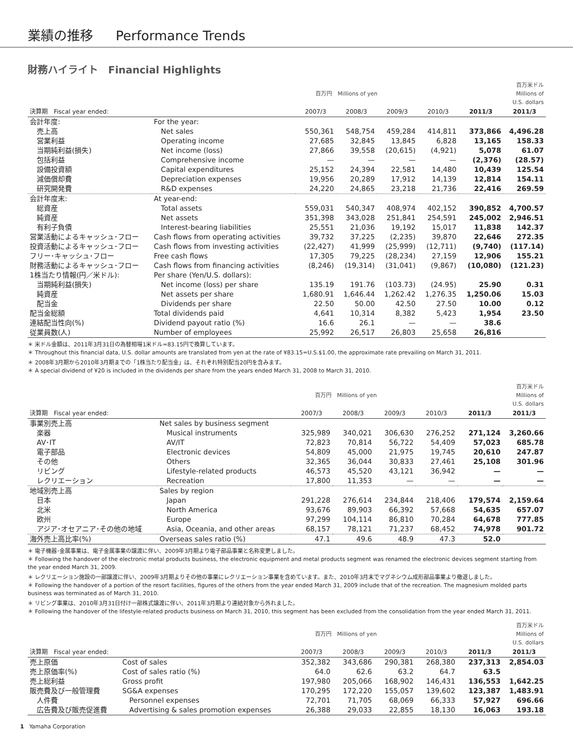業績の推移 Performance Trends
財務ハイライト　Financial Highlights
| | | 百万円 Millions of yen | | | | | 百万米ドル Millions of U.S. dollars |
| --- | --- | --- | --- | --- | --- | --- | --- |
| 決算期 Fiscal year ended: | | 2007/3 | 2008/3 | 2009/3 | 2010/3 | 2011/3 | 2011/3 |
| 会計年度: | For the year: | | | | | | |
| 売上高 | Net sales | 550,361 | 548,754 | 459,284 | 414,811 | 373,866 | 4,496.28 |
| 営業利益 | Operating income | 27,685 | 32,845 | 13,845 | 6,828 | 13,165 | 158.33 |
| 当期純利益(損失) | Net income (loss) | 27,866 | 39,558 | (20,615) | (4,921) | 5,078 | 61.07 |
| 包括利益 | Comprehensive income | — | — | — | — | (2,376) | (28.57) |
| 設備投資額 | Capital expenditures | 25,152 | 24,394 | 22,581 | 14,480 | 10,439 | 125.54 |
| 減価償却費 | Depreciation expenses | 19,956 | 20,289 | 17,912 | 14,139 | 12,814 | 154.11 |
| 研究開発費 | R&D expenses | 24,220 | 24,865 | 23,218 | 21,736 | 22,416 | 269.59 |
| 会計年度末: | At year-end: | | | | | | |
| 総資産 | Total assets | 559,031 | 540,347 | 408,974 | 402,152 | 390,852 | 4,700.57 |
| 純資産 | Net assets | 351,398 | 343,028 | 251,841 | 254,591 | 245,002 | 2,946.51 |
| 有利子負債 | Interest-bearing liabilities | 25,551 | 21,036 | 19,192 | 15,017 | 11,838 | 142.37 |
| 営業活動によるキャッシュ･フロー | Cash flows from operating activities | 39,732 | 37,225 | (2,235) | 39,870 | 22,646 | 272.35 |
| 投資活動によるキャッシュ･フロー | Cash flows from investing activities | (22,427) | 41,999 | (25,999) | (12,711) | (9,740) | (117.14) |
| フリー･キャッシュ･フロー | Free cash flows | 17,305 | 79,225 | (28,234) | 27,159 | 12,906 | 155.21 |
| 財務活動によるキャッシュ･フロー | Cash flows from financing activities | (8,246) | (19,314) | (31,041) | (9,867) | (10,080) | (121.23) |
| 1株当たり情報(円／米ドル): | Per share (Yen/U.S. dollars): | | | | | | |
| 当期純利益(損失) | Net income (loss) per share | 135.19 | 191.76 | (103.73) | (24.95) | 25.90 | 0.31 |
| 純資産 | Net assets per share | 1,680.91 | 1,646.44 | 1,262.42 | 1,276.35 | 1,250.06 | 15.03 |
| 配当金 | Dividends per share | 22.50 | 50.00 | 42.50 | 27.50 | 10.00 | 0.12 |
| 配当金総額 | Total dividends paid | 4,641 | 10,314 | 8,382 | 5,423 | 1,954 | 23.50 |
| 連結配当性向(%) | Dividend payout ratio (%) | 16.6 | 26.1 | — | — | 38.6 | |
| 従業員数(人) | Number of employees | 25,992 | 26,517 | 26,803 | 25,658 | 26,816 | |
＊ 米ドル金額は、2011年3月31日の為替相場1米ドル=83.15円で換算しています。
＊ Throughout this financial data, U.S. dollar amounts are translated from yen at the rate of ¥83.15=U.S.$1.00, the approximate rate prevailing on March 31, 2011.
＊ 2008年3月期から2010年3月期までの「1株当たり配当金」は、それぞれ特別配当20円を含みます。
＊ A special dividend of ¥20 is included in the dividends per share from the years ended March 31, 2008 to March 31, 2010.
| | | 百万円 Millions of yen | | | | | 百万米ドル Millions of U.S. dollars |
| --- | --- | --- | --- | --- | --- | --- | --- |
| 決算期 Fiscal year ended: | | 2007/3 | 2008/3 | 2009/3 | 2010/3 | 2011/3 | 2011/3 |
| 事業別売上高 | Net sales by business segment | | | | | | |
| 楽器 | Musical instruments | 325,989 | 340,021 | 306,630 | 276,252 | 271,124 | 3,260.66 |
| AV･IT | AV/IT | 72,823 | 70,814 | 56,722 | 54,409 | 57,023 | 685.78 |
| 電子部品 | Electronic devices | 54,809 | 45,000 | 21,975 | 19,745 | 20,610 | 247.87 |
| その他 | Others | 32,365 | 36,044 | 30,833 | 27,461 | 25,108 | 301.96 |
| リビング | Lifestyle-related products | 46,573 | 45,520 | 43,121 | 36,942 | — | — |
| レクリエーション | Recreation | 17,800 | 11,353 | — | — | — | — |
| 地域別売上高 | Sales by region | | | | | | |
| 日本 | Japan | 291,228 | 276,614 | 234,844 | 218,406 | 179,574 | 2,159.64 |
| 北米 | North America | 93,676 | 89,903 | 66,392 | 57,668 | 54,635 | 657.07 |
| 欧州 | Europe | 97,299 | 104,114 | 86,810 | 70,284 | 64,678 | 777.85 |
| アジア･オセアニア･その他の地域 | Asia, Oceania, and other areas | 68,157 | 78,121 | 71,237 | 68,452 | 74,978 | 901.72 |
| 海外売上高比率(%) | Overseas sales ratio (%) | 47.1 | 49.6 | 48.9 | 47.3 | 52.0 | |
＊ 電子機器･金属事業は、電子金属事業の譲渡に伴い、2009年3月期より電子部品事業と名称変更しました。
＊ Following the handover of the electronic metal products business, the electronic equipment and metal products segment was renamed the electronic devices segment starting from the year ended March 31, 2009.
＊ レクリエーション施設の一部譲渡に伴い、2009年3月期よりその他の事業にレクリエーション事業を含めています。また、2010年3月末でマグネシウム成形部品事業より撤退しました。
＊ Following the handover of a portion of the resort facilities, figures of the others from the year ended March 31, 2009 include that of the recreation. The magnesium molded parts business was terminated as of March 31, 2010.
＊ リビング事業は、2010年3月31日付け一部株式譲渡に伴い、2011年3月期より連結対象から外れました。
＊ Following the handover of the lifestyle-related products business on March 31, 2010, this segment has been excluded from the consolidation from the year ended March 31, 2011.
| | | 百万円 Millions of yen | | | | | 百万米ドル Millions of U.S. dollars |
| --- | --- | --- | --- | --- | --- | --- | --- |
| 決算期 Fiscal year ended: | | 2007/3 | 2008/3 | 2009/3 | 2010/3 | 2011/3 | 2011/3 |
| 売上原価 | Cost of sales | 352,382 | 343,686 | 290,381 | 268,380 | 237,313 | 2,854.03 |
| 売上原価率(%) | Cost of sales ratio (%) | 64.0 | 62.6 | 63.2 | 64.7 | 63.5 | |
| 売上総利益 | Gross profit | 197,980 | 205,066 | 168,902 | 146,431 | 136,553 | 1,642.25 |
| 販売費及び一般管理費 | SG&A expenses | 170,295 | 172,220 | 155,057 | 139,602 | 123,387 | 1,483.91 |
| 人件費 | Personnel expenses | 72,701 | 71,705 | 68,069 | 66,333 | 57,927 | 696.66 |
| 広告費及び販売促進費 | Advertising & sales promotion expenses | 26,388 | 29,033 | 22,855 | 18,130 | 16,063 | 193.18 |
1 Yamaha Corporation